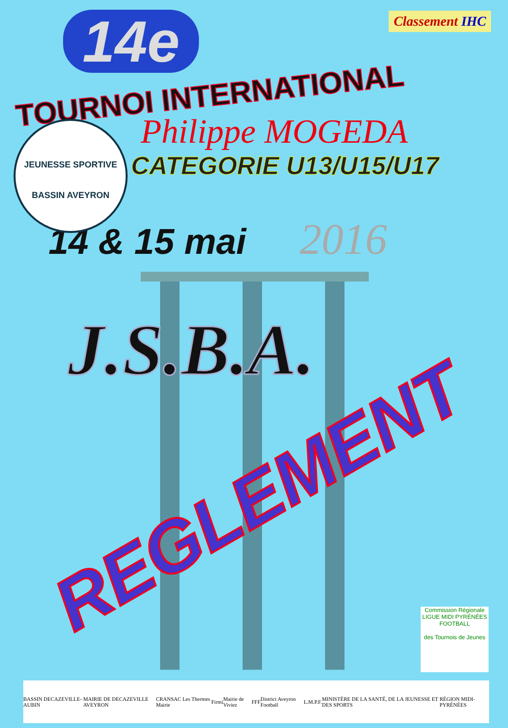Classement IHC
14e
TOURNOI INTERNATIONAL
Philippe MOGEDA
JEUNESSE SPORTIVE
BASSIN AVEYRON
CATEGORIE U13/U15/U17
14 & 15 mai 2016
J.S.B.A.
REGLEMENT
Commission Régionale
LIGUE MIDI PYRÉNÉES FOOTBALL
des Tournois de Jeunes
BASSIN DECAZEVILLE-AUBIN MAIRIE DE DECAZEVILLE AVEYRON CRANSAC Les Thermes Mairie Firmi Mairie de Viviez FFF District Aveyron Football L.M.P.F. MINISTÈRE DE LA SANTÉ, DE LA JEUNESSE ET DES SPORTS RÉGION MIDI-PYRÉNÉES